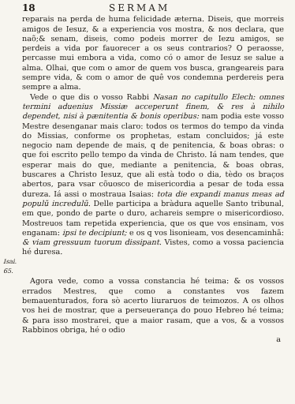18 SERMAM
reparais na perda de huma felicidade æterna. Diseis, que morreis amigos de Iesuz, & a experiencia vos mostra, & nos declara, que naõ;& senam, diseis, como podeis morrer de Iezu amigos, se perdeis a vida por fauorecer a os seus contrarios? O peraosse, percasse mui embora a vida, como có o amor de Iesuz se salue a alma. Olhai, que com o amor de quem vos busca, grangeareis para sempre vida, & com o amor de quê vos condemna perdereis pera sempre a alma.
Vede o que dis o vosso Rabbi Nasan no capitullo Elech: omnes termini aduenius Missiæ acceperunt finem, & res à nihilo dependet, nisi à pænitentia & bonis operibus: nam podia este vosso Mestre desenganar mais claro: todos os termos do tempo da vinda do Missias, conforme os prophetas, estam concluidos; já este negocio nam depende de mais, q de penitencia, & boas obras: o que foi escrito pello tempo da vinda de Christo. Iá nam tendes, que esperar mais do que, mediante a penitencia, & boas obras, buscares a Christo Iesuz, que ali està todo o dia, tèdo os braços abertos, para vsar cõuosco de misericordia a pesar de toda essa dureza. Iá assi o mostraua Isaias: tota die expandi manus meas ad populũ incredulũ. Delle participa a bràdura aquelle Santo tribunal, em que, pondo de parte o duro, achareis sempre o misericordioso. Mostreuos tam repetida experiencia, que os que vos ensinam, vos enganam: ipsi te decipiunt; e os q vos lisonieam, vos desencaminhã: & viam gressuum tuorum dissipant. Vistes, como a vossa paciencia hé duresa.
Isai. 65.
Agora vede, como a vossa constancia hé teima: & os vossos errados Mestres, que como a constantes vos fazem bemauenturados, fora sò acerto liuraruos de teimozos. A os olhos vos hei de mostrar, que a perseuerança do pouo Hebreo hé teima; & para isso mostrarei, que a maior rasam, que a vos, & a vossos Rabbinos obriga, hé o odio
a